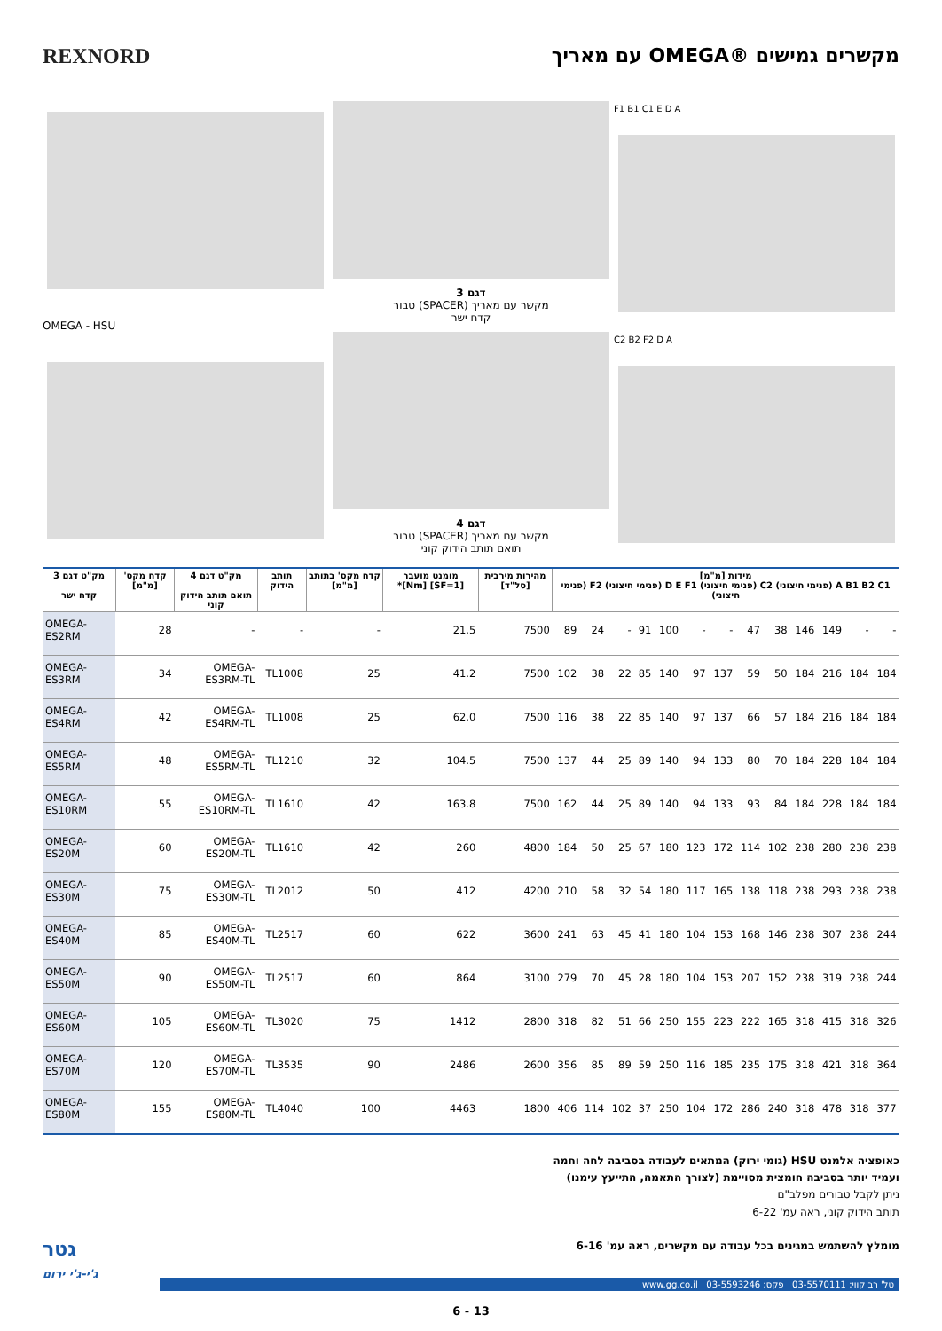REXNORD מקשרים גמישים ®OMEGA עם מאריך
OMEGA - HSU דגם 3
מקשר עם מאריך (SPACER) טבור
קדח ישר
דגם 4
מקשר עם מאריך (SPACER) טבור
תואם תותב הידוק קוני
F1 B1 C1 E D A
C2 B2 F2 D A
| מק"ט דגם 3 קדח ישר | קדח מקס' [מ"מ] | מק"ט דגם 4 תואם תותב הידוק קוני | תותב הידוק | קדח מקס' בתותב [מ"מ] | מומנט מועבר [SF=1] [Nm]* | מהירות מירבית [סל"ד] | מידות [מ"מ] A B1 B2 C1 (פנימי חיצוני) C2 (פנימי חיצוני) D E F1 (פנימי חיצוני) F2 (פנימי חיצוני) | | | | | | | | | | | | |
| --- | --- | --- | --- | --- | --- | --- | --- | --- | --- | --- | --- | --- | --- | --- | --- | --- | --- | --- | --- |
| OMEGA-ES2RM | 28 | - | - | - | 21.5 | 7500 | 89 | 24 | - | 91 | 100 | - | - | 47 | 38 | 146 | 149 | - | - |
| OMEGA-ES3RM | 34 | OMEGA-ES3RM-TL | TL1008 | 25 | 41.2 | 7500 | 102 | 38 | 22 | 85 | 140 | 97 | 137 | 59 | 50 | 184 | 216 | 184 | 184 |
| OMEGA-ES4RM | 42 | OMEGA-ES4RM-TL | TL1008 | 25 | 62.0 | 7500 | 116 | 38 | 22 | 85 | 140 | 97 | 137 | 66 | 57 | 184 | 216 | 184 | 184 |
| OMEGA-ES5RM | 48 | OMEGA-ES5RM-TL | TL1210 | 32 | 104.5 | 7500 | 137 | 44 | 25 | 89 | 140 | 94 | 133 | 80 | 70 | 184 | 228 | 184 | 184 |
| OMEGA-ES10RM | 55 | OMEGA-ES10RM-TL | TL1610 | 42 | 163.8 | 7500 | 162 | 44 | 25 | 89 | 140 | 94 | 133 | 93 | 84 | 184 | 228 | 184 | 184 |
| OMEGA-ES20M | 60 | OMEGA-ES20M-TL | TL1610 | 42 | 260 | 4800 | 184 | 50 | 25 | 67 | 180 | 123 | 172 | 114 | 102 | 238 | 280 | 238 | 238 |
| OMEGA-ES30M | 75 | OMEGA-ES30M-TL | TL2012 | 50 | 412 | 4200 | 210 | 58 | 32 | 54 | 180 | 117 | 165 | 138 | 118 | 238 | 293 | 238 | 238 |
| OMEGA-ES40M | 85 | OMEGA-ES40M-TL | TL2517 | 60 | 622 | 3600 | 241 | 63 | 45 | 41 | 180 | 104 | 153 | 168 | 146 | 238 | 307 | 238 | 244 |
| OMEGA-ES50M | 90 | OMEGA-ES50M-TL | TL2517 | 60 | 864 | 3100 | 279 | 70 | 45 | 28 | 180 | 104 | 153 | 207 | 152 | 238 | 319 | 238 | 244 |
| OMEGA-ES60M | 105 | OMEGA-ES60M-TL | TL3020 | 75 | 1412 | 2800 | 318 | 82 | 51 | 66 | 250 | 155 | 223 | 222 | 165 | 318 | 415 | 318 | 326 |
| OMEGA-ES70M | 120 | OMEGA-ES70M-TL | TL3535 | 90 | 2486 | 2600 | 356 | 85 | 89 | 59 | 250 | 116 | 185 | 235 | 175 | 318 | 421 | 318 | 364 |
| OMEGA-ES80M | 155 | OMEGA-ES80M-TL | TL4040 | 100 | 4463 | 1800 | 406 | 114 | 102 | 37 | 250 | 104 | 172 | 286 | 240 | 318 | 478 | 318 | 377 |
כאופציה אלמנט HSU (גומי ירוק) המתאים לעבודה בסביבה לחה וחמה
ועמיד יותר בסביבה חומצית מסויימת (לצורך התאמה, התייעץ עימנו)
ניתן לקבל טבורים מפלב"ם
תותב הידוק קוני, ראה עמ' 6-22
מומלץ להשתמש במגינים בכל עבודה עם מקשרים, ראה עמ' 6-16
גטר
ג'י-ג'י ירום
טל' רב קווי: 03-5570111 פקס: 03-5593246 www.gg.co.il
6 - 13